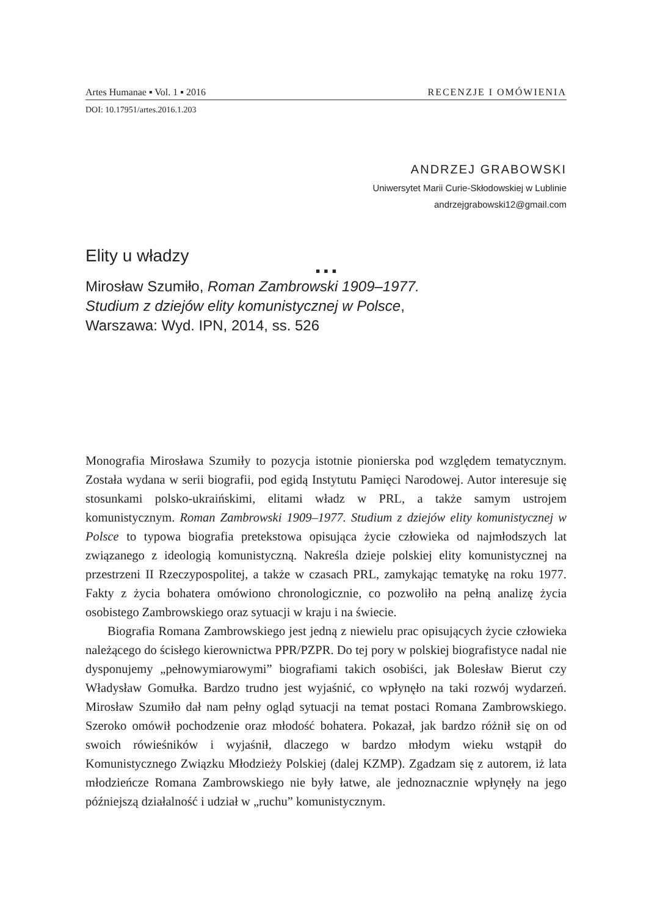Artes Humanae ▪ Vol. 1 ▪ 2016 RECENZJE I OMÓWIENIA
DOI: 10.17951/artes.2016.1.203
ANDRZEJ GRABOWSKI
Uniwersytet Marii Curie-Skłodowskiej w Lublinie
andrzejgrabowski12@gmail.com
Elity u władzy
▪ ▪ ▪
Mirosław Szumiło, Roman Zambrowski 1909–1977.
Studium z dziejów elity komunistycznej w Polsce,
Warszawa: Wyd. IPN, 2014, ss. 526
Monografia Mirosława Szumiły to pozycja istotnie pionierska pod względem tematycznym. Została wydana w serii biografii, pod egidą Instytutu Pamięci Narodowej. Autor interesuje się stosunkami polsko-ukraińskimi, elitami władz w PRL, a także samym ustrojem komunistycznym. Roman Zambrowski 1909–1977. Studium z dziejów elity komunistycznej w Polsce to typowa biografia pretekstowa opisująca życie człowieka od najmłodszych lat związanego z ideologią komunistyczną. Nakreśla dzieje polskiej elity komunistycznej na przestrzeni II Rzeczypospolitej, a także w czasach PRL, zamykając tematykę na roku 1977. Fakty z życia bohatera omówiono chronologicznie, co pozwoliło na pełną analizę życia osobistego Zambrowskiego oraz sytuacji w kraju i na świecie.
Biografia Romana Zambrowskiego jest jedną z niewielu prac opisujących życie człowieka należącego do ścisłego kierownictwa PPR/PZPR. Do tej pory w polskiej biografistyce nadal nie dysponujemy „pełnowymiarowymi” biografiami takich osobiści, jak Bolesław Bierut czy Władysław Gomułka. Bardzo trudno jest wyjaśnić, co wpłynęło na taki rozwój wydarzeń. Mirosław Szumiło dał nam pełny ogląd sytuacji na temat postaci Romana Zambrowskiego. Szeroko omówił pochodzenie oraz młodość bohatera. Pokazał, jak bardzo różnił się on od swoich rówieśników i wyjaśnił, dlaczego w bardzo młodym wieku wstąpił do Komunistycznego Związku Młodzieży Polskiej (dalej KZMP). Zgadzam się z autorem, iż lata młodzieńcze Romana Zambrowskiego nie były łatwe, ale jednoznacznie wpłynęły na jego późniejszą działalność i udział w „ruchu” komunistycznym.